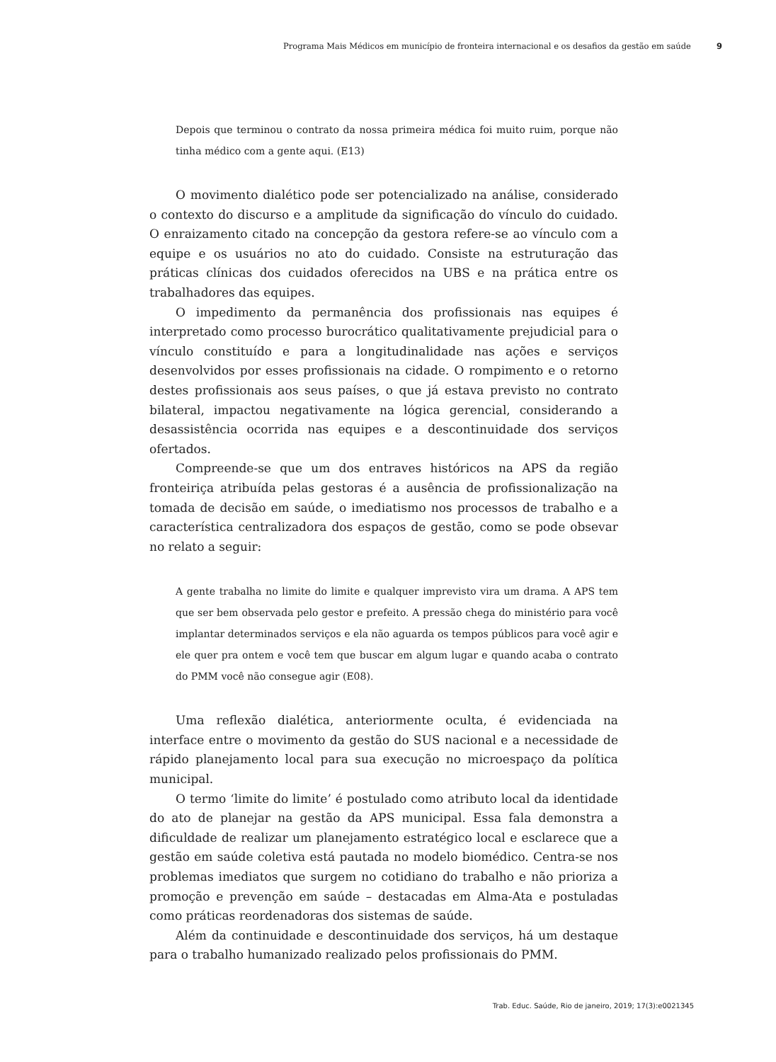Programa Mais Médicos em município de fronteira internacional e os desafios da gestão em saúde 9
Depois que terminou o contrato da nossa primeira médica foi muito ruim, porque não tinha médico com a gente aqui. (E13)
O movimento dialético pode ser potencializado na análise, considerado o contexto do discurso e a amplitude da significação do vínculo do cuidado. O enraizamento citado na concepção da gestora refere-se ao vínculo com a equipe e os usuários no ato do cuidado. Consiste na estruturação das práticas clínicas dos cuidados oferecidos na UBS e na prática entre os trabalhadores das equipes.
O impedimento da permanência dos profissionais nas equipes é interpretado como processo burocrático qualitativamente prejudicial para o vínculo constituído e para a longitudinalidade nas ações e serviços desenvolvidos por esses profissionais na cidade. O rompimento e o retorno destes profissionais aos seus países, o que já estava previsto no contrato bilateral, impactou negativamente na lógica gerencial, considerando a desassistência ocorrida nas equipes e a descontinuidade dos serviços ofertados.
Compreende-se que um dos entraves históricos na APS da região fronteiriça atribuída pelas gestoras é a ausência de profissionalização na tomada de decisão em saúde, o imediatismo nos processos de trabalho e a característica centralizadora dos espaços de gestão, como se pode obsevar no relato a seguir:
A gente trabalha no limite do limite e qualquer imprevisto vira um drama. A APS tem que ser bem observada pelo gestor e prefeito. A pressão chega do ministério para você implantar determinados serviços e ela não aguarda os tempos públicos para você agir e ele quer pra ontem e você tem que buscar em algum lugar e quando acaba o contrato do PMM você não consegue agir (E08).
Uma reflexão dialética, anteriormente oculta, é evidenciada na interface entre o movimento da gestão do SUS nacional e a necessidade de rápido planejamento local para sua execução no microespaço da política municipal.
O termo ‘limite do limite’ é postulado como atributo local da identidade do ato de planejar na gestão da APS municipal. Essa fala demonstra a dificuldade de realizar um planejamento estratégico local e esclarece que a gestão em saúde coletiva está pautada no modelo biomédico. Centra-se nos problemas imediatos que surgem no cotidiano do trabalho e não prioriza a promoção e prevenção em saúde – destacadas em Alma-Ata e postuladas como práticas reordenadoras dos sistemas de saúde.
Além da continuidade e descontinuidade dos serviços, há um destaque para o trabalho humanizado realizado pelos profissionais do PMM.
Trab. Educ. Saúde, Rio de janeiro, 2019; 17(3):e0021345